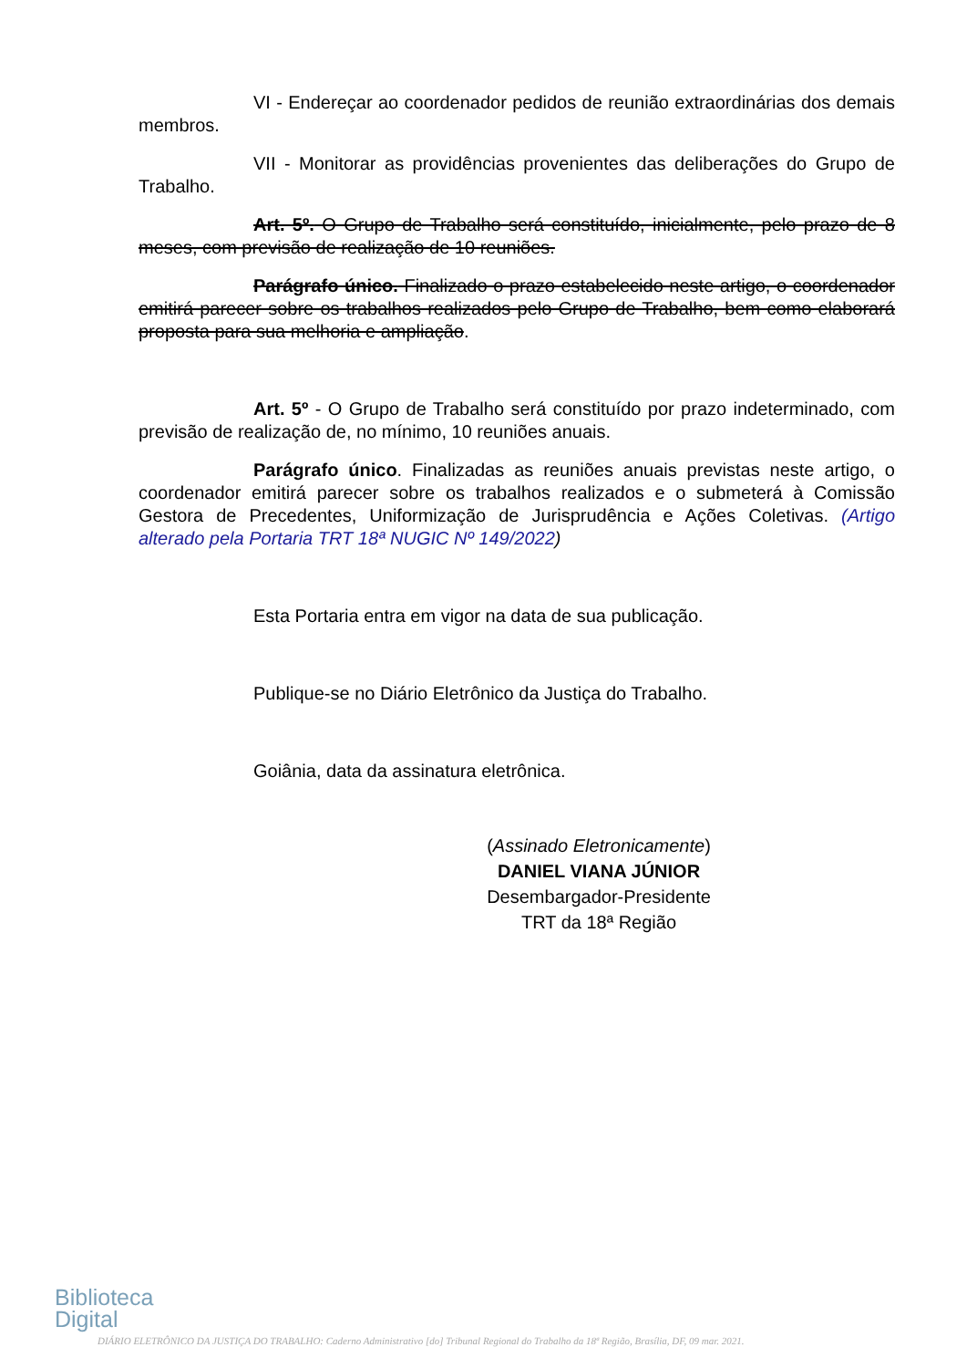VI - Endereçar ao coordenador pedidos de reunião extraordinárias dos demais membros.
VII - Monitorar as providências provenientes das deliberações do Grupo de Trabalho.
Art. 5º. O Grupo de Trabalho será constituído, inicialmente, pelo prazo de 8 meses, com previsão de realização de 10 reuniões.
Parágrafo único. Finalizado o prazo estabelecido neste artigo, o coordenador emitirá parecer sobre os trabalhos realizados pelo Grupo de Trabalho, bem como elaborará proposta para sua melhoria e ampliação.
Art. 5º - O Grupo de Trabalho será constituído por prazo indeterminado, com previsão de realização de, no mínimo, 10 reuniões anuais.
Parágrafo único. Finalizadas as reuniões anuais previstas neste artigo, o coordenador emitirá parecer sobre os trabalhos realizados e o submeterá à Comissão Gestora de Precedentes, Uniformização de Jurisprudência e Ações Coletivas. (Artigo alterado pela Portaria TRT 18ª NUGIC Nº 149/2022)
Esta Portaria entra em vigor na data de sua publicação.
Publique-se no Diário Eletrônico da Justiça do Trabalho.
Goiânia, data da assinatura eletrônica.
(Assinado Eletronicamente)
DANIEL VIANA JÚNIOR
Desembargador-Presidente
TRT da 18ª Região
Biblioteca
Digital
DIÁRIO ELETRÔNICO DA JUSTIÇA DO TRABALHO: Caderno Administrativo [do] Tribunal Regional do Trabalho da 18ª Região, Brasília, DF, 09 mar. 2021.